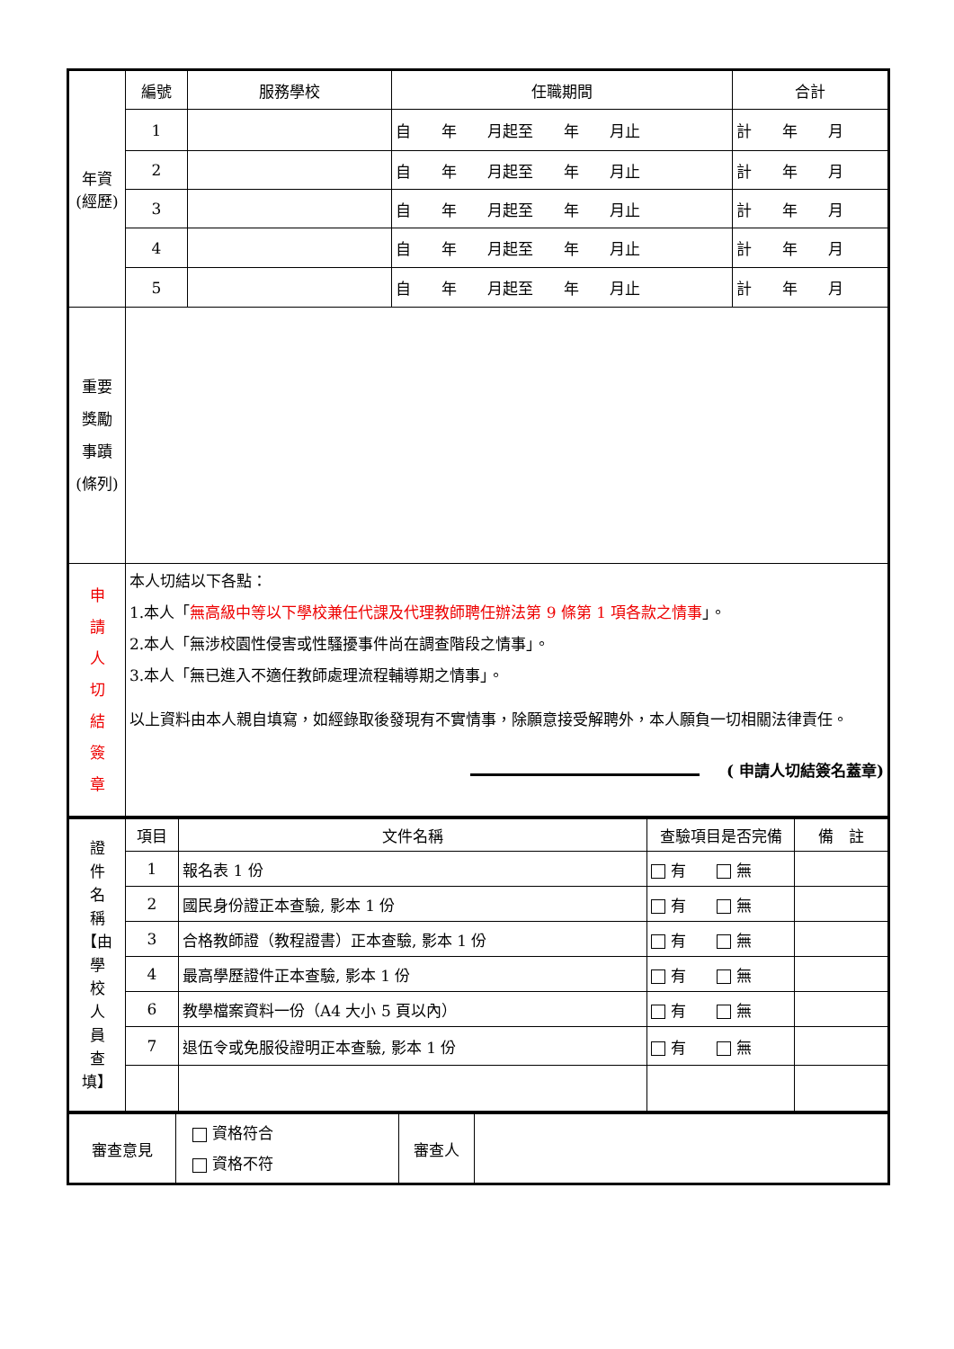| 年資 (經歷) | 編號 | 服務學校 | 任職期間 | 合計 |
| | 1 | | 自 年 月起至 年 月止 | 計 年 月 |
| | 2 | | 自 年 月起至 年 月止 | 計 年 月 |
| | 3 | | 自 年 月起至 年 月止 | 計 年 月 |
| | 4 | | 自 年 月起至 年 月止 | 計 年 月 |
| | 5 | | 自 年 月起至 年 月止 | 計 年 月 |
| 重要 獎勵 事蹟 (條列) | | | | |
| 申 請 人 切 結 簽 章 | 本人切結以下各點： 1.本人「 無高級中等以下學校兼任代課及代理教師聘任辦法第 9 條第 1 項各款之情事 」。 2.本人「無涉校園性侵害或性騷擾事件尚在調查階段之情事」。 3.本人「無已進入不適任教師處理流程輔導期之情事」。 以上資料由本人親自填寫，如經錄取後發現有不實情事，除願意接受解聘外，本人願負一切相關法律責任。 ( 申請人切結簽名蓋章) | | | |
| 證 件 名 稱 【由 學 校 人 員 查 填】 | 項目 | 文件名稱 | 查驗項目是否完備 | 備 註 |
| | 1 | 報名表 1 份 | 有 無 | |
| | 2 | 國民身份證正本查驗, 影本 1 份 | 有 無 | |
| | 3 | 合格教師證（教程證書）正本查驗, 影本 1 份 | 有 無 | |
| | 4 | 最高學歷證件正本查驗, 影本 1 份 | 有 無 | |
| | 6 | 教學檔案資料一份（A4 大小 5 頁以內） | 有 無 | |
| | 7 | 退伍令或免服役證明正本查驗, 影本 1 份 | 有 無 | |
| 審查意見 | 資格符合 資格不符 | 審查人 | |